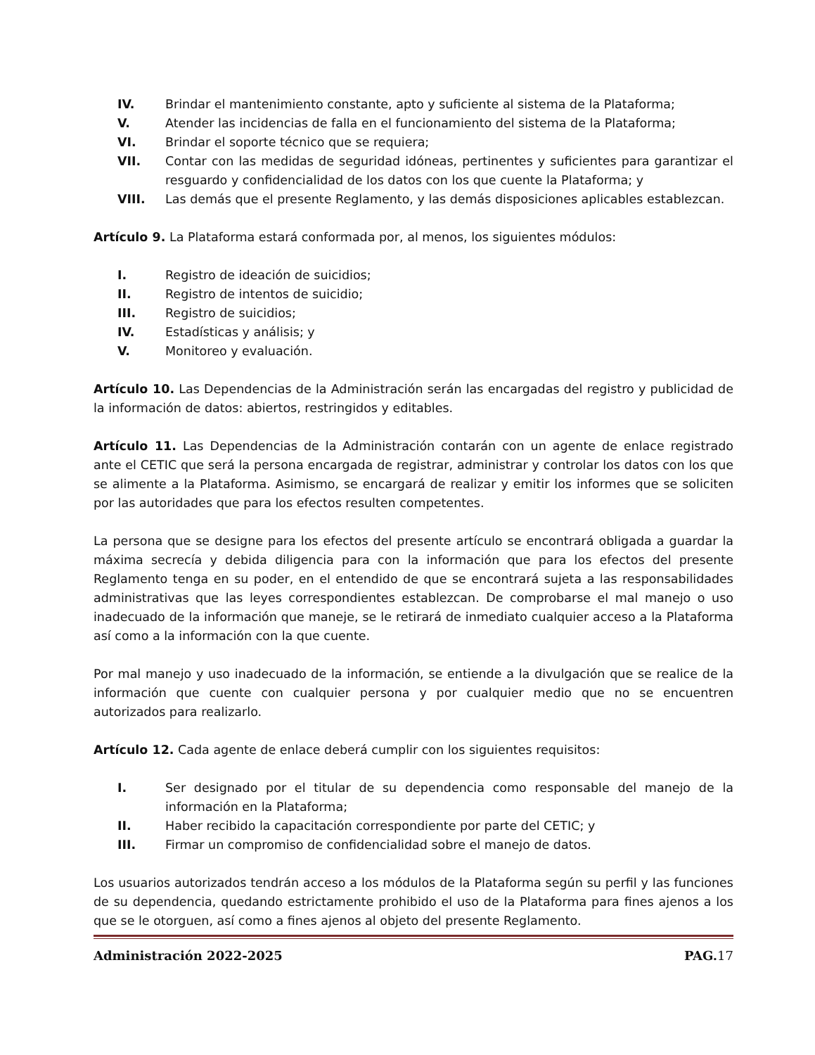IV. Brindar el mantenimiento constante, apto y suficiente al sistema de la Plataforma;
V. Atender las incidencias de falla en el funcionamiento del sistema de la Plataforma;
VI. Brindar el soporte técnico que se requiera;
VII. Contar con las medidas de seguridad idóneas, pertinentes y suficientes para garantizar el resguardo y confidencialidad de los datos con los que cuente la Plataforma; y
VIII. Las demás que el presente Reglamento, y las demás disposiciones aplicables establezcan.
Artículo 9. La Plataforma estará conformada por, al menos, los siguientes módulos:
I. Registro de ideación de suicidios;
II. Registro de intentos de suicidio;
III. Registro de suicidios;
IV. Estadísticas y análisis; y
V. Monitoreo y evaluación.
Artículo 10. Las Dependencias de la Administración serán las encargadas del registro y publicidad de la información de datos: abiertos, restringidos y editables.
Artículo 11. Las Dependencias de la Administración contarán con un agente de enlace registrado ante el CETIC que será la persona encargada de registrar, administrar y controlar los datos con los que se alimente a la Plataforma. Asimismo, se encargará de realizar y emitir los informes que se soliciten por las autoridades que para los efectos resulten competentes.
La persona que se designe para los efectos del presente artículo se encontrará obligada a guardar la máxima secrecía y debida diligencia para con la información que para los efectos del presente Reglamento tenga en su poder, en el entendido de que se encontrará sujeta a las responsabilidades administrativas que las leyes correspondientes establezcan. De comprobarse el mal manejo o uso inadecuado de la información que maneje, se le retirará de inmediato cualquier acceso a la Plataforma así como a la información con la que cuente.
Por mal manejo y uso inadecuado de la información, se entiende a la divulgación que se realice de la información que cuente con cualquier persona y por cualquier medio que no se encuentren autorizados para realizarlo.
Artículo 12. Cada agente de enlace deberá cumplir con los siguientes requisitos:
I. Ser designado por el titular de su dependencia como responsable del manejo de la información en la Plataforma;
II. Haber recibido la capacitación correspondiente por parte del CETIC; y
III. Firmar un compromiso de confidencialidad sobre el manejo de datos.
Los usuarios autorizados tendrán acceso a los módulos de la Plataforma según su perfil y las funciones de su dependencia, quedando estrictamente prohibido el uso de la Plataforma para fines ajenos a los que se le otorguen, así como a fines ajenos al objeto del presente Reglamento.
Administración 2022-2025 PAG. 17